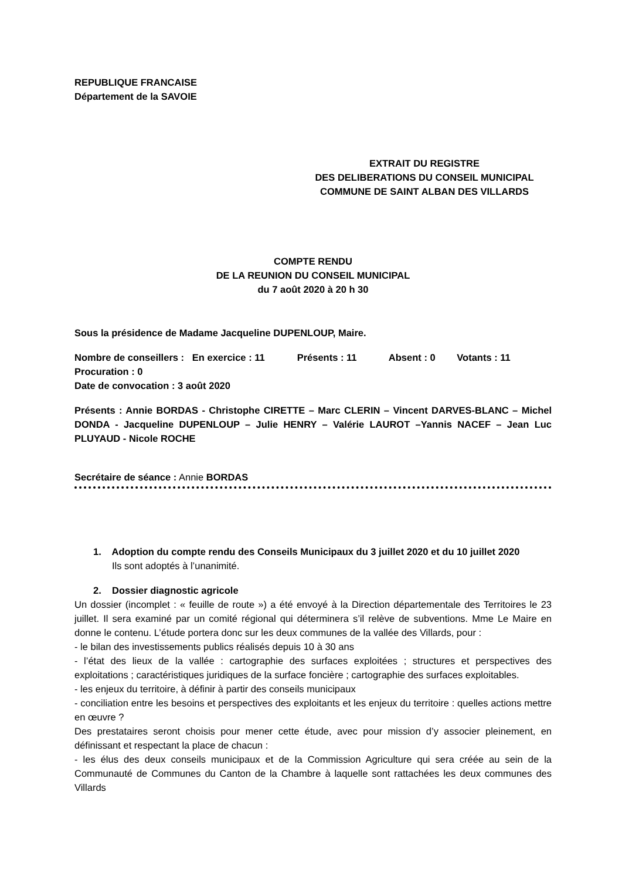REPUBLIQUE FRANCAISE
Département de la SAVOIE
EXTRAIT DU REGISTRE
DES DELIBERATIONS DU CONSEIL MUNICIPAL
COMMUNE DE SAINT ALBAN DES VILLARDS
COMPTE RENDU
DE LA REUNION DU CONSEIL MUNICIPAL
du 7 août 2020 à 20 h 30
Sous la présidence de Madame Jacqueline DUPENLOUP, Maire.
Nombre de conseillers : En exercice : 11 Présents : 11 Absent : 0 Votants : 11
Procuration : 0
Date de convocation : 3 août 2020
Présents : Annie BORDAS - Christophe CIRETTE – Marc CLERIN – Vincent DARVES-BLANC – Michel DONDA - Jacqueline DUPENLOUP – Julie HENRY – Valérie LAUROT –Yannis NACEF – Jean Luc PLUYAUD - Nicole ROCHE
Secrétaire de séance : Annie BORDAS
1. Adoption du compte rendu des Conseils Municipaux du 3 juillet 2020 et du 10 juillet 2020
Ils sont adoptés à l’unanimité.
2. Dossier diagnostic agricole
Un dossier (incomplet : « feuille de route ») a été envoyé à la Direction départementale des Territoires le 23 juillet. Il sera examiné par un comité régional qui déterminera s’il relève de subventions. Mme Le Maire en donne le contenu. L’étude portera donc sur les deux communes de la vallée des Villards, pour :
- le bilan des investissements publics réalisés depuis 10 à 30 ans
- l’état des lieux de la vallée : cartographie des surfaces exploitées ; structures et perspectives des exploitations ; caractéristiques juridiques de la surface foncière ; cartographie des surfaces exploitables.
- les enjeux du territoire, à définir à partir des conseils municipaux
- conciliation entre les besoins et perspectives des exploitants et les enjeux du territoire : quelles actions mettre en œuvre ?
Des prestataires seront choisis pour mener cette étude, avec pour mission d’y associer pleinement, en définissant et respectant la place de chacun :
- les élus des deux conseils municipaux et de la Commission Agriculture qui sera créée au sein de la Communauté de Communes du Canton de la Chambre à laquelle sont rattachées les deux communes des Villards